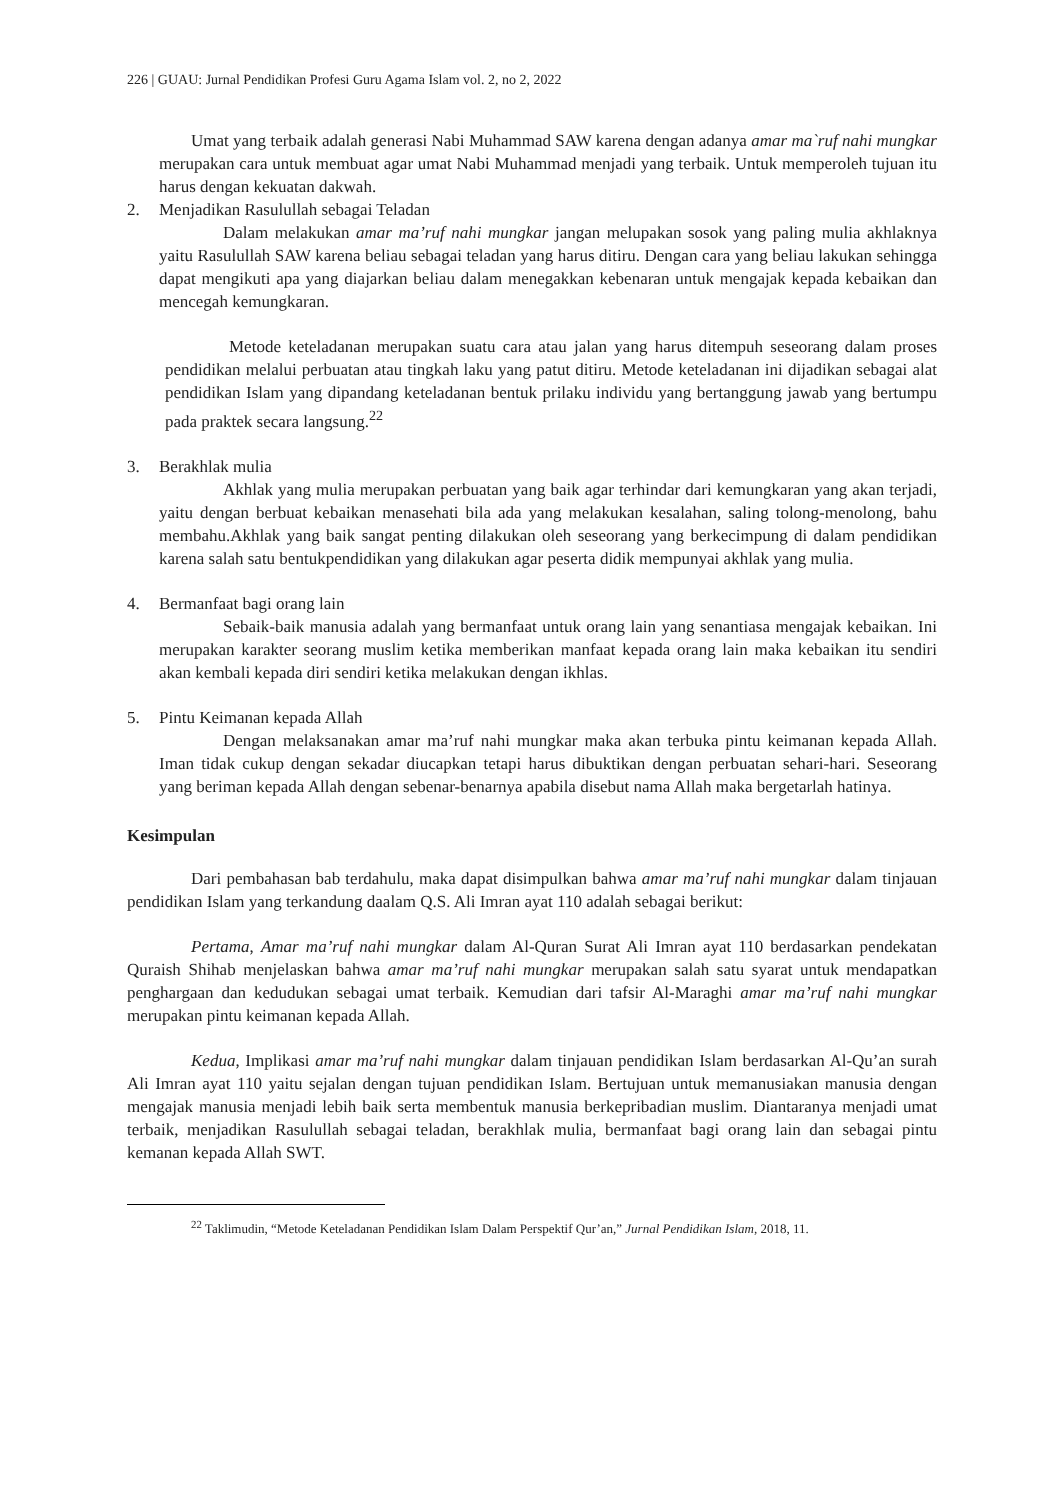226 | GUAU: Jurnal Pendidikan Profesi Guru Agama Islam vol. 2, no 2, 2022
Umat yang terbaik adalah generasi Nabi Muhammad SAW karena dengan adanya amar ma`ruf nahi mungkar merupakan cara untuk membuat agar umat Nabi Muhammad menjadi yang terbaik. Untuk memperoleh tujuan itu harus dengan kekuatan dakwah.
2. Menjadikan Rasulullah sebagai Teladan
Dalam melakukan amar ma’ruf nahi mungkar jangan melupakan sosok yang paling mulia akhlaknya yaitu Rasulullah SAW karena beliau sebagai teladan yang harus ditiru. Dengan cara yang beliau lakukan sehingga dapat mengikuti apa yang diajarkan beliau dalam menegakkan kebenaran untuk mengajak kepada kebaikan dan mencegah kemungkaran.
Metode keteladanan merupakan suatu cara atau jalan yang harus ditempuh seseorang dalam proses pendidikan melalui perbuatan atau tingkah laku yang patut ditiru. Metode keteladanan ini dijadikan sebagai alat pendidikan Islam yang dipandang keteladanan bentuk prilaku individu yang bertanggung jawab yang bertumpu pada praktek secara langsung.<sup>22</sup>
3. Berakhlak mulia
Akhlak yang mulia merupakan perbuatan yang baik agar terhindar dari kemungkaran yang akan terjadi, yaitu dengan berbuat kebaikan menasehati bila ada yang melakukan kesalahan, saling tolong-menolong, bahu membahu.Akhlak yang baik sangat penting dilakukan oleh seseorang yang berkecimpung di dalam pendidikan karena salah satu bentukpendidikan yang dilakukan agar peserta didik mempunyai akhlak yang mulia.
4. Bermanfaat bagi orang lain
Sebaik-baik manusia adalah yang bermanfaat untuk orang lain yang senantiasa mengajak kebaikan. Ini merupakan karakter seorang muslim ketika memberikan manfaat kepada orang lain maka kebaikan itu sendiri akan kembali kepada diri sendiri ketika melakukan dengan ikhlas.
5. Pintu Keimanan kepada Allah
Dengan melaksanakan amar ma’ruf nahi mungkar maka akan terbuka pintu keimanan kepada Allah. Iman tidak cukup dengan sekadar diucapkan tetapi harus dibuktikan dengan perbuatan sehari-hari. Seseorang yang beriman kepada Allah dengan sebenar-benarnya apabila disebut nama Allah maka bergetarlah hatinya.
Kesimpulan
Dari pembahasan bab terdahulu, maka dapat disimpulkan bahwa amar ma’ruf nahi mungkar dalam tinjauan pendidikan Islam yang terkandung daalam Q.S. Ali Imran ayat 110 adalah sebagai berikut:
Pertama, Amar ma’ruf nahi mungkar dalam Al-Quran Surat Ali Imran ayat 110 berdasarkan pendekatan Quraish Shihab menjelaskan bahwa amar ma’ruf nahi mungkar merupakan salah satu syarat untuk mendapatkan penghargaan dan kedudukan sebagai umat terbaik. Kemudian dari tafsir Al-Maraghi amar ma’ruf nahi mungkar merupakan pintu keimanan kepada Allah.
Kedua, Implikasi amar ma’ruf nahi mungkar dalam tinjauan pendidikan Islam berdasarkan Al-Qu’an surah Ali Imran ayat 110 yaitu sejalan dengan tujuan pendidikan Islam. Bertujuan untuk memanusiakan manusia dengan mengajak manusia menjadi lebih baik serta membentuk manusia berkepribadian muslim. Diantaranya menjadi umat terbaik, menjadikan Rasulullah sebagai teladan, berakhlak mulia, bermanfaat bagi orang lain dan sebagai pintu kemanan kepada Allah SWT.
<sup>22</sup> Taklimudin, “Metode Keteladanan Pendidikan Islam Dalam Perspektif Qur’an,” Jurnal Pendidikan Islam, 2018, 11.